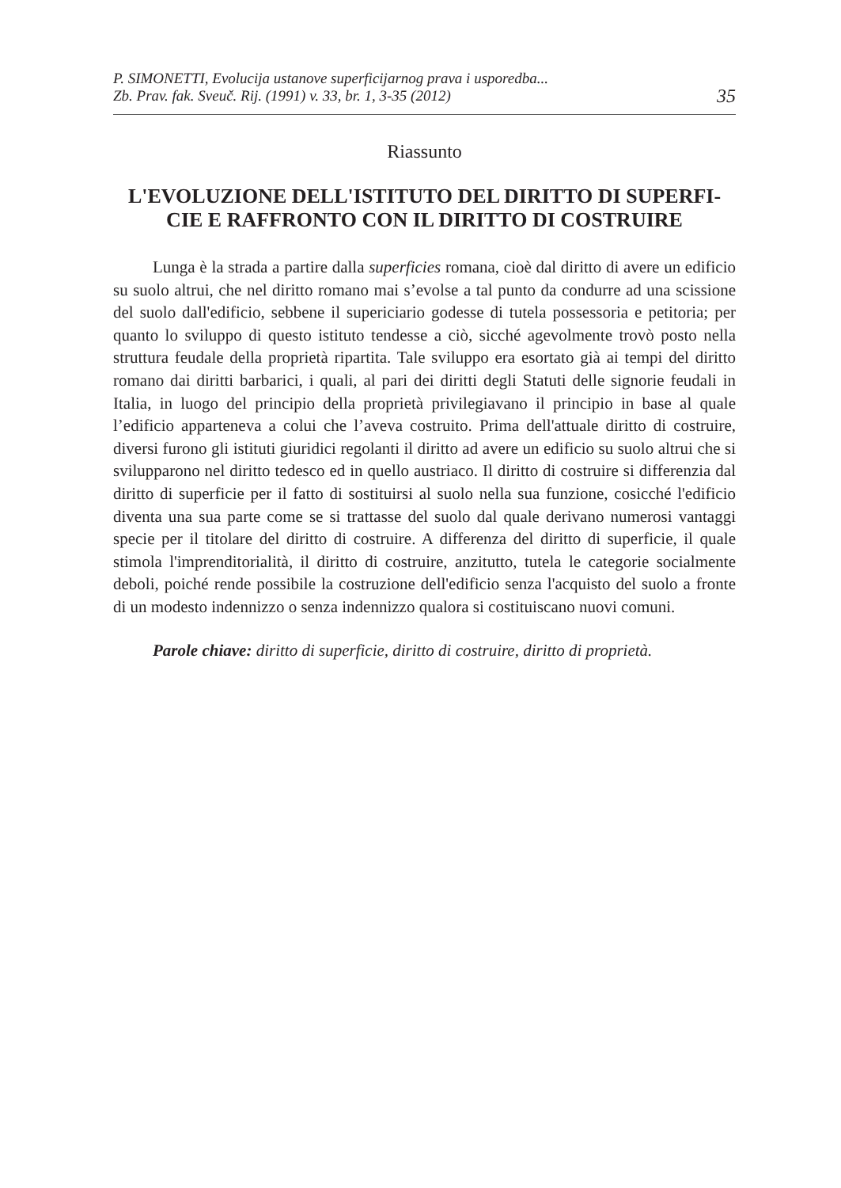P. SIMONETTI, Evolucija ustanove superficijarnog prava i usporedba...
Zb. Prav. fak. Sveuč. Rij. (1991) v. 33, br. 1, 3-35 (2012)
35
Riassunto
L'EVOLUZIONE DELL'ISTITUTO DEL DIRITTO DI SUPERFI-
CIE E RAFFRONTO CON IL DIRITTO DI COSTRUIRE
Lunga è la strada a partire dalla superficies romana, cioè dal diritto di avere un edificio su suolo altrui, che nel diritto romano mai s’evolse a tal punto da condurre ad una scissione del suolo dall'edificio, sebbene il supericiario godesse di tutela possessoria e petitoria; per quanto lo sviluppo di questo istituto tendesse a ciò, sicché agevolmente trovò posto nella struttura feudale della proprietà ripartita. Tale sviluppo era esortato già ai tempi del diritto romano dai diritti barbarici, i quali, al pari dei diritti degli Statuti delle signorie feudali in Italia, in luogo del principio della proprietà privilegiavano il principio in base al quale l’edificio apparteneva a colui che l’aveva costruito. Prima dell'attuale diritto di costruire, diversi furono gli istituti giuridici regolanti il diritto ad avere un edificio su suolo altrui che si svilupparono nel diritto tedesco ed in quello austriaco. Il diritto di costruire si differenzia dal diritto di superficie per il fatto di sostituirsi al suolo nella sua funzione, cosicché l'edificio diventa una sua parte come se si trattasse del suolo dal quale derivano numerosi vantaggi specie per il titolare del diritto di costruire. A differenza del diritto di superficie, il quale stimola l'imprenditorialità, il diritto di costruire, anzitutto, tutela le categorie socialmente deboli, poiché rende possibile la costruzione dell'edificio senza l'acquisto del suolo a fronte di un modesto indennizzo o senza indennizzo qualora si costituiscano nuovi comuni.
Parole chiave: diritto di superficie, diritto di costruire, diritto di proprietà.